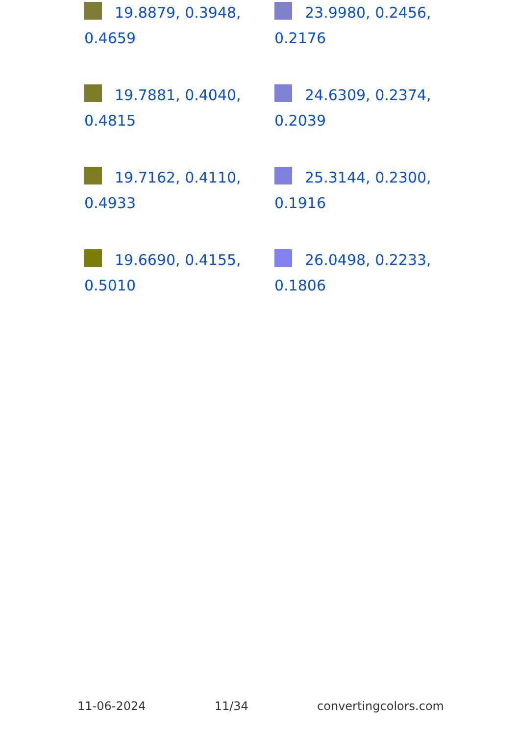19.8879, 0.3948, 0.4659
23.9980, 0.2456, 0.2176
19.7881, 0.4040, 0.4815
24.6309, 0.2374, 0.2039
19.7162, 0.4110, 0.4933
25.3144, 0.2300, 0.1916
19.6690, 0.4155, 0.5010
26.0498, 0.2233, 0.1806
11-06-2024 11/34 convertingcolors.com